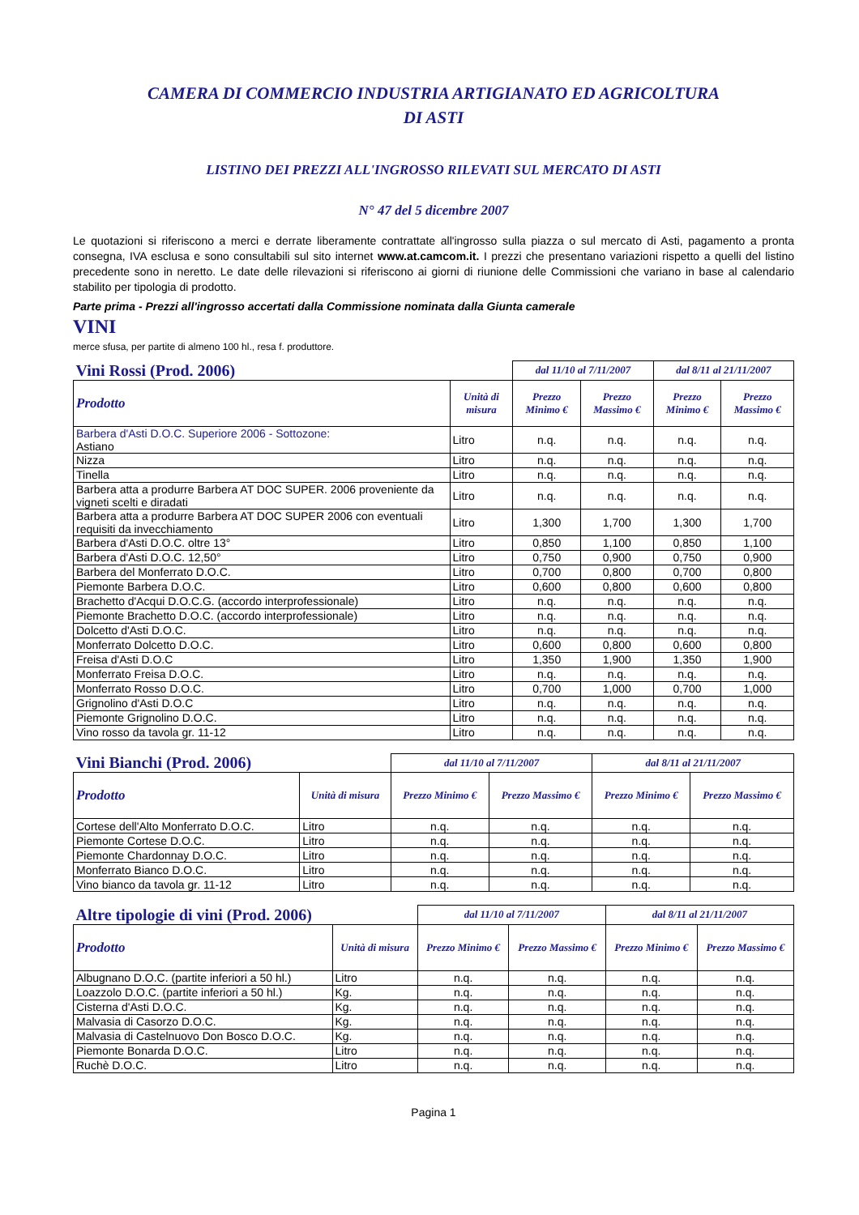CAMERA DI COMMERCIO INDUSTRIA ARTIGIANATO ED AGRICOLTURA
DI ASTI
LISTINO DEI PREZZI ALL'INGROSSO RILEVATI SUL MERCATO DI ASTI
N° 47 del 5 dicembre 2007
Le quotazioni si riferiscono a merci e derrate liberamente contrattate all'ingrosso sulla piazza o sul mercato di Asti, pagamento a pronta consegna, IVA esclusa e sono consultabili sul sito internet www.at.camcom.it. I prezzi che presentano variazioni rispetto a quelli del listino precedente sono in neretto. Le date delle rilevazioni si riferiscono ai giorni di riunione delle Commissioni che variano in base al calendario stabilito per tipologia di prodotto.
Parte prima - Prezzi all'ingrosso accertati dalla Commissione nominata dalla Giunta camerale
VINI
merce sfusa, per partite di almeno 100 hl., resa f. produttore.
| Vini Rossi (Prod. 2006) | | dal 11/10 al 7/11/2007 | | dal 8/11 al 21/11/2007 | |
| --- | --- | --- | --- | --- | --- |
| Prodotto | Unità di misura | Prezzo Minimo € | Prezzo Massimo € | Prezzo Minimo € | Prezzo Massimo € |
| Barbera d'Asti D.O.C. Superiore 2006 - Sottozone: Astiano | Litro | n.q. | n.q. | n.q. | n.q. |
| Nizza | Litro | n.q. | n.q. | n.q. | n.q. |
| Tinella | Litro | n.q. | n.q. | n.q. | n.q. |
| Barbera atta a produrre Barbera AT DOC SUPER. 2006 proveniente da vigneti scelti e diradati | Litro | n.q. | n.q. | n.q. | n.q. |
| Barbera atta a produrre Barbera AT DOC SUPER 2006 con eventuali requisiti da invecchiamento | Litro | 1,300 | 1,700 | 1,300 | 1,700 |
| Barbera d'Asti D.O.C. oltre 13° | Litro | 0,850 | 1,100 | 0,850 | 1,100 |
| Barbera d'Asti D.O.C. 12,50° | Litro | 0,750 | 0,900 | 0,750 | 0,900 |
| Barbera del Monferrato D.O.C. | Litro | 0,700 | 0,800 | 0,700 | 0,800 |
| Piemonte Barbera D.O.C. | Litro | 0,600 | 0,800 | 0,600 | 0,800 |
| Brachetto d'Acqui D.O.C.G. (accordo interprofessionale) | Litro | n.q. | n.q. | n.q. | n.q. |
| Piemonte Brachetto D.O.C. (accordo interprofessionale) | Litro | n.q. | n.q. | n.q. | n.q. |
| Dolcetto d'Asti D.O.C. | Litro | n.q. | n.q. | n.q. | n.q. |
| Monferrato Dolcetto D.O.C. | Litro | 0,600 | 0,800 | 0,600 | 0,800 |
| Freisa d'Asti D.O.C | Litro | 1,350 | 1,900 | 1,350 | 1,900 |
| Monferrato Freisa D.O.C. | Litro | n.q. | n.q. | n.q. | n.q. |
| Monferrato Rosso D.O.C. | Litro | 0,700 | 1,000 | 0,700 | 1,000 |
| Grignolino d'Asti D.O.C | Litro | n.q. | n.q. | n.q. | n.q. |
| Piemonte Grignolino D.O.C. | Litro | n.q. | n.q. | n.q. | n.q. |
| Vino rosso da tavola gr. 11-12 | Litro | n.q. | n.q. | n.q. | n.q. |
| Vini Bianchi (Prod. 2006) | | dal 11/10 al 7/11/2007 | | dal 8/11 al 21/11/2007 | |
| --- | --- | --- | --- | --- | --- |
| Prodotto | Unità di misura | Prezzo Minimo € | Prezzo Massimo € | Prezzo Minimo € | Prezzo Massimo € |
| Cortese dell'Alto Monferrato D.O.C. | Litro | n.q. | n.q. | n.q. | n.q. |
| Piemonte Cortese D.O.C. | Litro | n.q. | n.q. | n.q. | n.q. |
| Piemonte Chardonnay D.O.C. | Litro | n.q. | n.q. | n.q. | n.q. |
| Monferrato Bianco D.O.C. | Litro | n.q. | n.q. | n.q. | n.q. |
| Vino bianco da tavola gr. 11-12 | Litro | n.q. | n.q. | n.q. | n.q. |
| Altre tipologie di vini (Prod. 2006) | | dal 11/10 al 7/11/2007 | | dal 8/11 al 21/11/2007 | |
| --- | --- | --- | --- | --- | --- |
| Prodotto | Unità di misura | Prezzo Minimo € | Prezzo Massimo € | Prezzo Minimo € | Prezzo Massimo € |
| Albugnano D.O.C. (partite inferiori a 50 hl.) | Litro | n.q. | n.q. | n.q. | n.q. |
| Loazzolo D.O.C. (partite inferiori a 50 hl.) | Kg. | n.q. | n.q. | n.q. | n.q. |
| Cisterna d'Asti D.O.C. | Kg. | n.q. | n.q. | n.q. | n.q. |
| Malvasia di Casorzo D.O.C. | Kg. | n.q. | n.q. | n.q. | n.q. |
| Malvasia di Castelnuovo Don Bosco D.O.C. | Kg. | n.q. | n.q. | n.q. | n.q. |
| Piemonte Bonarda D.O.C. | Litro | n.q. | n.q. | n.q. | n.q. |
| Ruchè D.O.C. | Litro | n.q. | n.q. | n.q. | n.q. |
Pagina 1